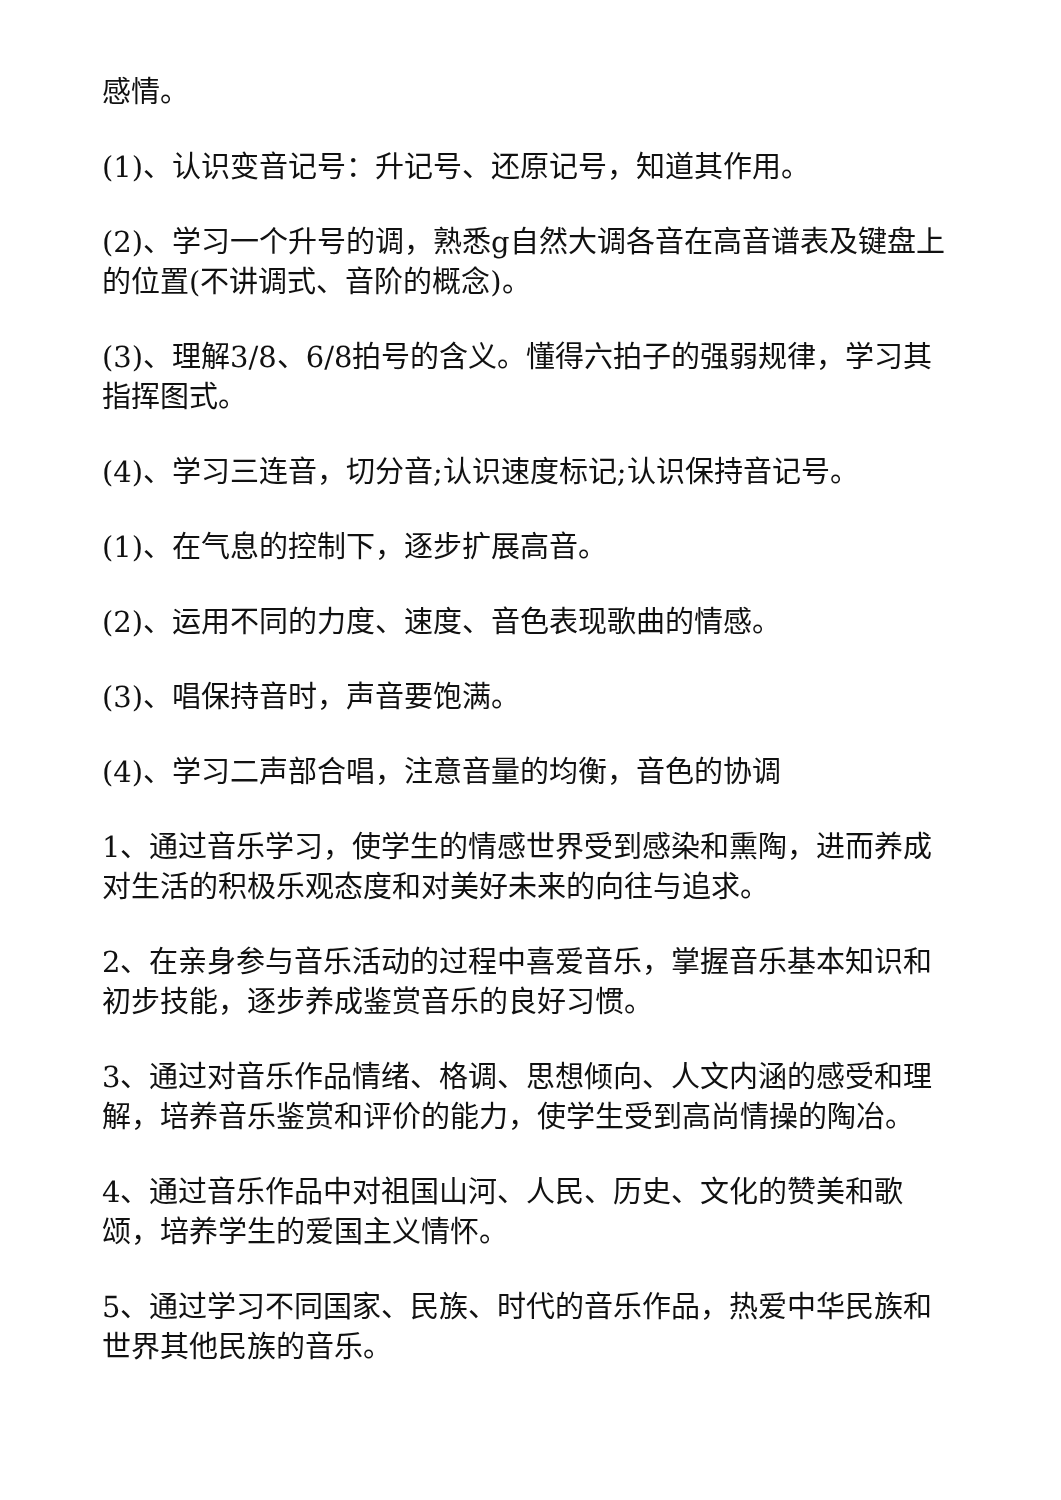感情。
(1)、认识变音记号：升记号、还原记号，知道其作用。
(2)、学习一个升号的调，熟悉g自然大调各音在高音谱表及键盘上的位置(不讲调式、音阶的概念)。
(3)、理解3/8、6/8拍号的含义。懂得六拍子的强弱规律，学习其指挥图式。
(4)、学习三连音，切分音;认识速度标记;认识保持音记号。
(1)、在气息的控制下，逐步扩展高音。
(2)、运用不同的力度、速度、音色表现歌曲的情感。
(3)、唱保持音时，声音要饱满。
(4)、学习二声部合唱，注意音量的均衡，音色的协调
1、通过音乐学习，使学生的情感世界受到感染和熏陶，进而养成对生活的积极乐观态度和对美好未来的向往与追求。
2、在亲身参与音乐活动的过程中喜爱音乐，掌握音乐基本知识和初步技能，逐步养成鉴赏音乐的良好习惯。
3、通过对音乐作品情绪、格调、思想倾向、人文内涵的感受和理解，培养音乐鉴赏和评价的能力，使学生受到高尚情操的陶冶。
4、通过音乐作品中对祖国山河、人民、历史、文化的赞美和歌颂，培养学生的爱国主义情怀。
5、通过学习不同国家、民族、时代的音乐作品，热爱中华民族和世界其他民族的音乐。